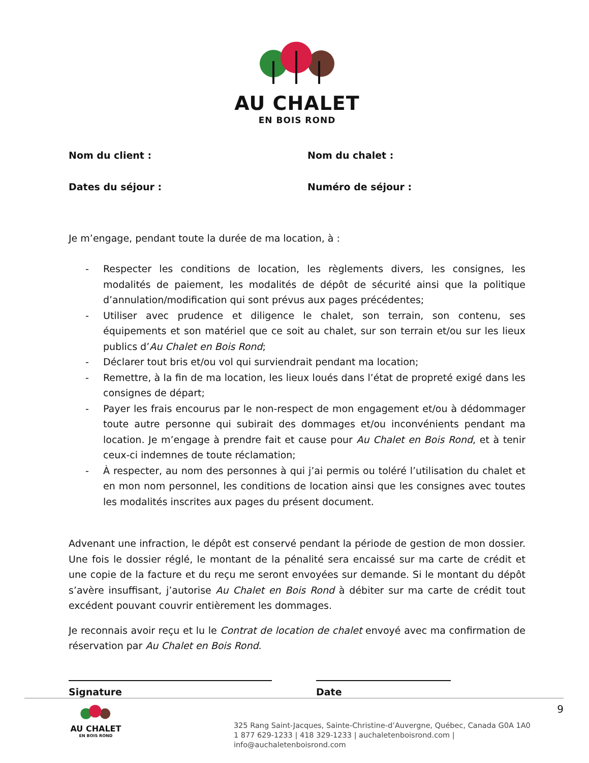AU CHALET
EN BOIS ROND
Nom du client :
Nom du chalet :
Dates du séjour :
Numéro de séjour :
Je m’engage, pendant toute la durée de ma location, à :
- Respecter les conditions de location, les règlements divers, les consignes, les modalités de paiement, les modalités de dépôt de sécurité ainsi que la politique d’annulation/modification qui sont prévus aux pages précédentes;
- Utiliser avec prudence et diligence le chalet, son terrain, son contenu, ses équipements et son matériel que ce soit au chalet, sur son terrain et/ou sur les lieux publics d’Au Chalet en Bois Rond;
- Déclarer tout bris et/ou vol qui surviendrait pendant ma location;
- Remettre, à la fin de ma location, les lieux loués dans l’état de propreté exigé dans les consignes de départ;
- Payer les frais encourus par le non-respect de mon engagement et/ou à dédommager toute autre personne qui subirait des dommages et/ou inconvénients pendant ma location. Je m’engage à prendre fait et cause pour Au Chalet en Bois Rond, et à tenir ceux-ci indemnes de toute réclamation;
- À respecter, au nom des personnes à qui j’ai permis ou toléré l’utilisation du chalet et en mon nom personnel, les conditions de location ainsi que les consignes avec toutes les modalités inscrites aux pages du présent document.
Advenant une infraction, le dépôt est conservé pendant la période de gestion de mon dossier. Une fois le dossier réglé, le montant de la pénalité sera encaissé sur ma carte de crédit et une copie de la facture et du reçu me seront envoyées sur demande. Si le montant du dépôt s’avère insuffisant, j’autorise Au Chalet en Bois Rond à débiter sur ma carte de crédit tout excédent pouvant couvrir entièrement les dommages.
Je reconnais avoir reçu et lu le Contrat de location de chalet envoyé avec ma confirmation de réservation par Au Chalet en Bois Rond.
Signature Date
AU CHALET
EN BOIS ROND
325 Rang Saint-Jacques, Sainte-Christine-d’Auvergne, Québec, Canada G0A 1A0
1 877 629-1233 | 418 329-1233 | auchaletenboisrond.com | info@auchaletenboisrond.com
9